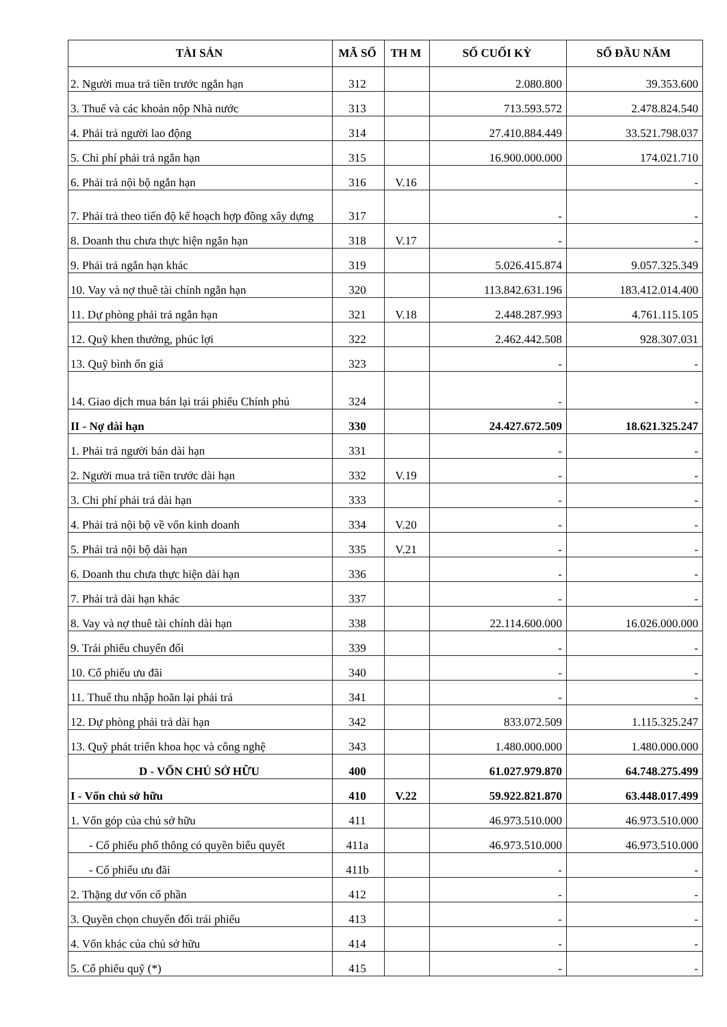| TÀI SẢN | MÃ SỐ | TH M | SỐ CUỐI KỲ | SỐ ĐẦU NĂM |
| --- | --- | --- | --- | --- |
| 2. Người mua trả tiền trước ngắn hạn | 312 | | 2.080.800 | 39.353.600 |
| 3. Thuế và các khoản nộp Nhà nước | 313 | | 713.593.572 | 2.478.824.540 |
| 4. Phải trả người lao động | 314 | | 27.410.884.449 | 33.521.798.037 |
| 5. Chi phí phải trả ngắn hạn | 315 | | 16.900.000.000 | 174.021.710 |
| 6. Phải trả nội bộ ngắn hạn | 316 | V.16 | | - |
| 7. Phải trả theo tiến độ kế hoạch hợp đồng xây dựng | 317 | | - | - |
| 8. Doanh thu chưa thực hiện ngắn hạn | 318 | V.17 | - | - |
| 9. Phải trả ngắn hạn khác | 319 | | 5.026.415.874 | 9.057.325.349 |
| 10. Vay và nợ thuê tài chính ngắn hạn | 320 | | 113.842.631.196 | 183.412.014.400 |
| 11. Dự phòng phải trả ngắn hạn | 321 | V.18 | 2.448.287.993 | 4.761.115.105 |
| 12. Quỹ khen thưởng, phúc lợi | 322 | | 2.462.442.508 | 928.307.031 |
| 13. Quỹ bình ổn giá | 323 | | - | - |
| 14. Giao dịch mua bán lại trái phiếu Chính phủ | 324 | | - | - |
| II - Nợ dài hạn | 330 | | 24.427.672.509 | 18.621.325.247 |
| 1. Phải trả người bán dài hạn | 331 | | - | - |
| 2. Người mua trả tiền trước dài hạn | 332 | V.19 | - | - |
| 3. Chi phí phải trả dài hạn | 333 | | - | - |
| 4. Phải trả nội bộ về vốn kinh doanh | 334 | V.20 | - | - |
| 5. Phải trả nội bộ dài hạn | 335 | V.21 | - | - |
| 6. Doanh thu chưa thực hiện dài hạn | 336 | | - | - |
| 7. Phải trả dài hạn khác | 337 | | - | - |
| 8. Vay và nợ thuê tài chính dài hạn | 338 | | 22.114.600.000 | 16.026.000.000 |
| 9. Trái phiếu chuyển đổi | 339 | | - | - |
| 10. Cổ phiếu ưu đãi | 340 | | - | - |
| 11. Thuế thu nhập hoãn lại phải trả | 341 | | - | - |
| 12. Dự phòng phải trả dài hạn | 342 | | 833.072.509 | 1.115.325.247 |
| 13. Quỹ phát triển khoa học và công nghệ | 343 | | 1.480.000.000 | 1.480.000.000 |
| D - VỐN CHỦ SỞ HỮU | 400 | | 61.027.979.870 | 64.748.275.499 |
| I - Vốn chủ sở hữu | 410 | V.22 | 59.922.821.870 | 63.448.017.499 |
| 1. Vốn góp của chủ sở hữu | 411 | | 46.973.510.000 | 46.973.510.000 |
| - Cổ phiếu phổ thông có quyền biểu quyết | 411a | | 46.973.510.000 | 46.973.510.000 |
| - Cổ phiếu ưu đãi | 411b | | - | - |
| 2. Thặng dư vốn cổ phần | 412 | | - | - |
| 3. Quyền chọn chuyển đổi trái phiếu | 413 | | - | - |
| 4. Vốn khác của chủ sở hữu | 414 | | - | - |
| 5. Cổ phiếu quỹ (*) | 415 | | - | - |